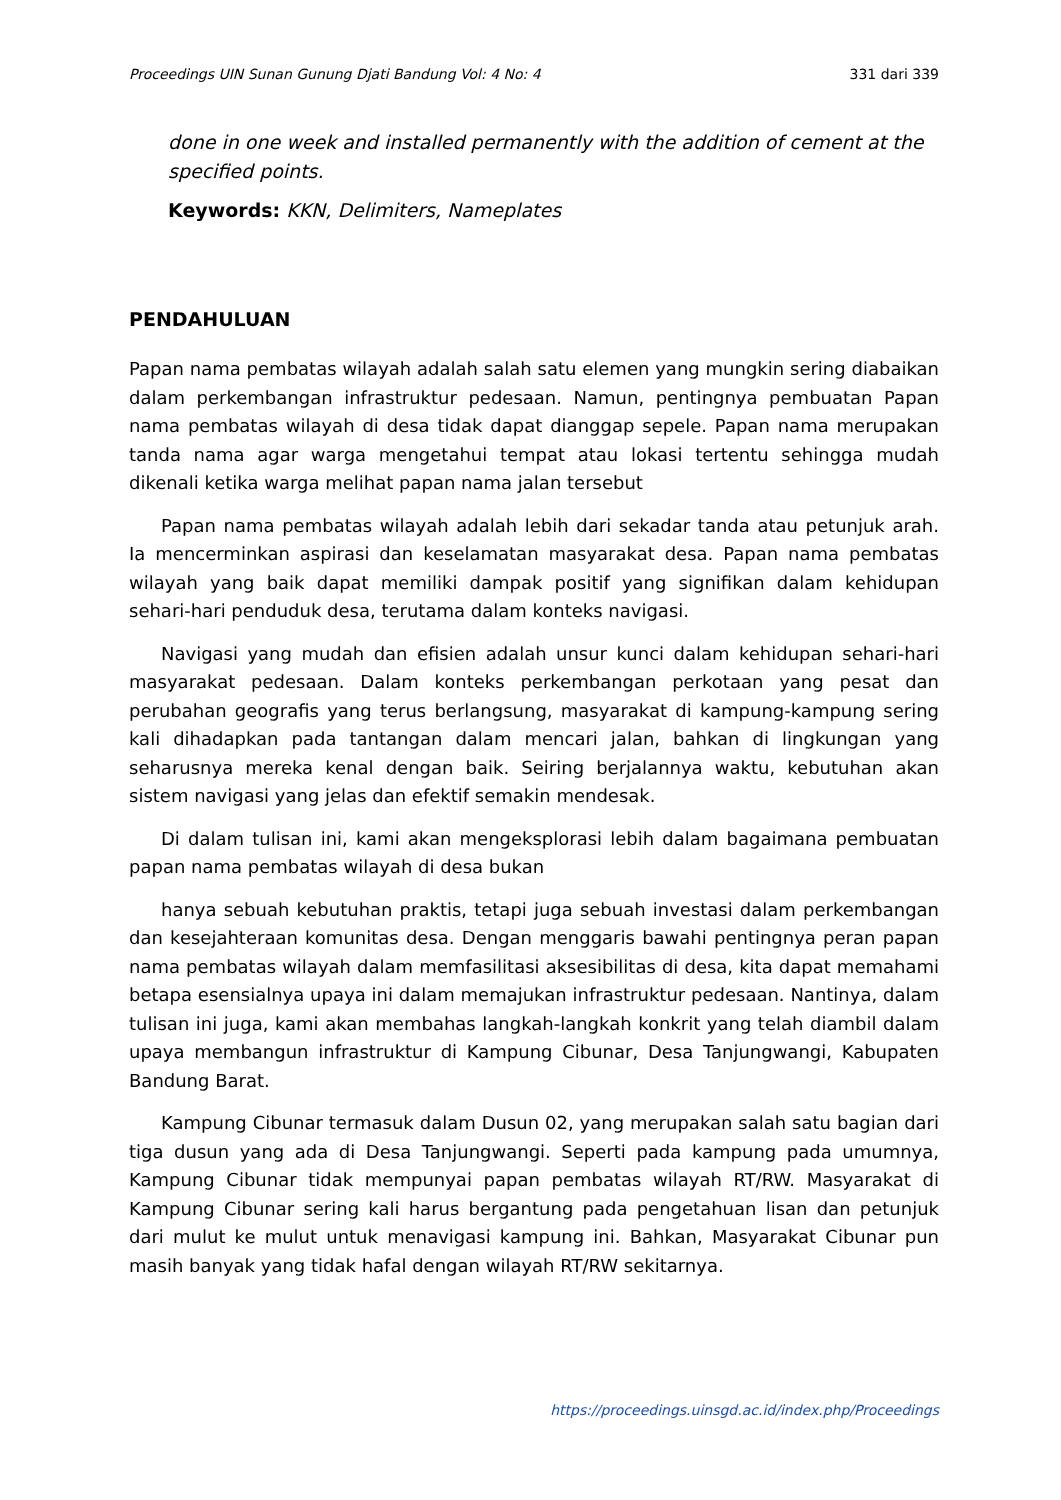Proceedings UIN Sunan Gunung Djati Bandung Vol: 4 No: 4 331 dari 339
done in one week and installed permanently with the addition of cement at the specified points.
Keywords: KKN, Delimiters, Nameplates
PENDAHULUAN
Papan nama pembatas wilayah adalah salah satu elemen yang mungkin sering diabaikan dalam perkembangan infrastruktur pedesaan. Namun, pentingnya pembuatan Papan nama pembatas wilayah di desa tidak dapat dianggap sepele. Papan nama merupakan tanda nama agar warga mengetahui tempat atau lokasi tertentu sehingga mudah dikenali ketika warga melihat papan nama jalan tersebut
Papan nama pembatas wilayah adalah lebih dari sekadar tanda atau petunjuk arah. Ia mencerminkan aspirasi dan keselamatan masyarakat desa. Papan nama pembatas wilayah yang baik dapat memiliki dampak positif yang signifikan dalam kehidupan sehari-hari penduduk desa, terutama dalam konteks navigasi.
Navigasi yang mudah dan efisien adalah unsur kunci dalam kehidupan sehari-hari masyarakat pedesaan. Dalam konteks perkembangan perkotaan yang pesat dan perubahan geografis yang terus berlangsung, masyarakat di kampung-kampung sering kali dihadapkan pada tantangan dalam mencari jalan, bahkan di lingkungan yang seharusnya mereka kenal dengan baik. Seiring berjalannya waktu, kebutuhan akan sistem navigasi yang jelas dan efektif semakin mendesak.
Di dalam tulisan ini, kami akan mengeksplorasi lebih dalam bagaimana pembuatan papan nama pembatas wilayah di desa bukan
hanya sebuah kebutuhan praktis, tetapi juga sebuah investasi dalam perkembangan dan kesejahteraan komunitas desa. Dengan menggaris bawahi pentingnya peran papan nama pembatas wilayah dalam memfasilitasi aksesibilitas di desa, kita dapat memahami betapa esensialnya upaya ini dalam memajukan infrastruktur pedesaan. Nantinya, dalam tulisan ini juga, kami akan membahas langkah-langkah konkrit yang telah diambil dalam upaya membangun infrastruktur di Kampung Cibunar, Desa Tanjungwangi, Kabupaten Bandung Barat.
Kampung Cibunar termasuk dalam Dusun 02, yang merupakan salah satu bagian dari tiga dusun yang ada di Desa Tanjungwangi. Seperti pada kampung pada umumnya, Kampung Cibunar tidak mempunyai papan pembatas wilayah RT/RW. Masyarakat di Kampung Cibunar sering kali harus bergantung pada pengetahuan lisan dan petunjuk dari mulut ke mulut untuk menavigasi kampung ini. Bahkan, Masyarakat Cibunar pun masih banyak yang tidak hafal dengan wilayah RT/RW sekitarnya.
https://proceedings.uinsgd.ac.id/index.php/Proceedings